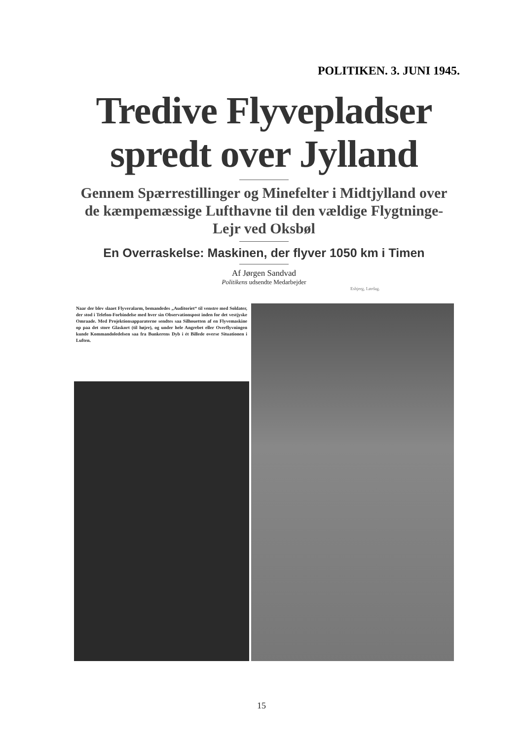POLITIKEN. 3. JUNI 1945.
Tredive Flyvepladser spredt over Jylland
Gennem Spærrestillinger og Minefelter i Midtjylland over de kæmpemæssige Lufthavne til den vældige Flygtninge-Lejr ved Oksbøl
En Overraskelse: Maskinen, der flyver 1050 km i Timen
Af Jørgen Sandvad
Politikens udsendte Medarbejder
Esbjerg, Lørdag.
Naar der blev slaaet Flyveralarm, bemandedes „Auditoriet“ til venstre med Soldater, der stod i Telefon-Forbindelse med hver sin Observationspost inden for det vestjyske Omraade. Med Projektionsapparaterne sendtes saa Silhouetten af en Flyvemaskine op paa det store Glaskort (til højre), og under hele Angrebet eller Overflyvningen kunde Kommandoledelsen saa fra Bunkerens Dyb i ét Billede overse Situationen i Luften.
15